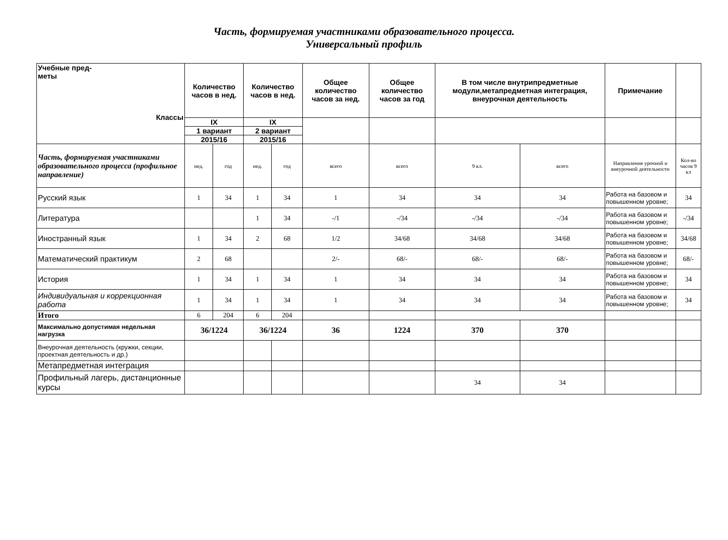Часть, формируемая участниками образовательного процесса.
Универсальный профиль
| Учебные пред- меты Классы | Количество часов в нед. | | Количество часов в нед. | | Общее количество часов за нед. | Общее количество часов за год | В том числе внутрипредметные модули,метапредметная интеграция, внеурочная деятельность | | Примечание | |
| --- | --- | --- | --- | --- | --- | --- | --- | --- | --- | --- |
| | IX | | IX | | | | | | | |
| | 1 вариант | | 2 вариант | | | | | | | |
| | 2015/16 | | 2015/16 | | | | | | | |
| Часть, формируемая участниками образовательного процесса (профильное направление) | нед. | год | нед. | год | всего | всего | 9 кл. | всего | Направления урочной и внеурочной деятельности | Кол-во часов 9 кл |
| Русский язык | 1 | 34 | 1 | 34 | 1 | 34 | 34 | 34 | Работа на базовом и повышенном уровне; | 34 |
| Литература | | | 1 | 34 | -/1 | -/34 | -/34 | -/34 | Работа на базовом и повышенном уровне; | -/34 |
| Иностранный язык | 1 | 34 | 2 | 68 | 1/2 | 34/68 | 34/68 | 34/68 | Работа на базовом и повышенном уровне; | 34/68 |
| Математический практикум | 2 | 68 | | | 2/- | 68/- | 68/- | 68/- | Работа на базовом и повышенном уровне; | 68/- |
| История | 1 | 34 | 1 | 34 | 1 | 34 | 34 | 34 | Работа на базовом и повышенном уровне; | 34 |
| Индивидуальная и коррекционная работа | 1 | 34 | 1 | 34 | 1 | 34 | 34 | 34 | Работа на базовом и повышенном уровне; | 34 |
| Итого | 6 | 204 | 6 | 204 | | | | | | |
| Максимально допустимая недельная нагрузка | 36/1224 | | 36/1224 | | 36 | 1224 | 370 | 370 | | |
| Внеурочная деятельность (кружки, секции, проектная деятельность и др.) | | | | | | | | | | |
| Метапредметная интеграция | | | | | | | | | | |
| Профильный лагерь, дистанционные курсы | | | | | | | 34 | 34 | | |